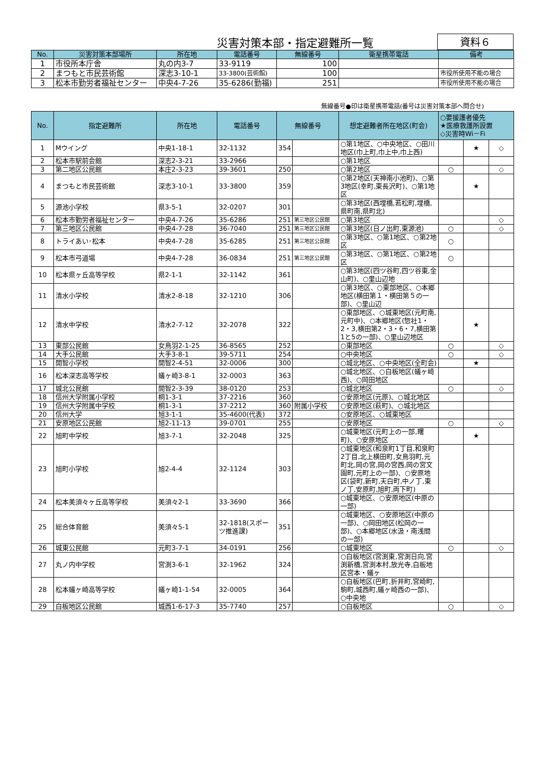災害対策本部・指定避難所一覧 資料６
| No. | 災害対策本部場所 | 所在地 | 電話番号 | 無線番号 | 衛星携帯電話 | 備考 |
| --- | --- | --- | --- | --- | --- | --- |
| 1 | 市役所本庁舎 | 丸の内3-7 | 33-9119 | 100 | | |
| 2 | まつもと市民芸術館 | 深志3-10-1 | 33-3800(芸術館) | 100 | | 市役所使用不能の場合 |
| 3 | 松本市勤労者福祉センター | 中央4-7-26 | 35-6286(勤福) | 251 | | 市役所使用不能の場合 |
無線番号●印は衛星携帯電話(番号は災害対策本部へ問合せ)
| No. | 指定避難所 | 所在地 | 電話番号 | 無線番号 | | 想定避難者所在地区(町会) | ○要援護者優先 ★医療救護所設置 ◇災害時Wi－Fi | | |
| --- | --- | --- | --- | --- | --- | --- | --- | --- | --- |
| 1 | Mウイング | 中央1-18-1 | 32-1132 | 354 | | ○第1地区、○中央地区、○田川地区(巾上町,巾上中,巾上西) | | ★ | ◇ |
| 2 | 松本市駅前会館 | 深志2-3-21 | 33-2966 | | | ○第1地区 | | | |
| 3 | 第二地区公民館 | 本庄2-3-23 | 39-3601 | 250 | | ○第2地区 | ○ | | ◇ |
| 4 | まつもと市民芸術館 | 深志3-10-1 | 33-3800 | 359 | | ○第2地区(天神南小池町)、○第3地区(幸町,東長沢町)、○第1地区 | | ★ | |
| 5 | 源池小学校 | 県3-5-1 | 32-0207 | 301 | | ○第3地区(西埋橋,若松町,埋橋,県町南,県町北) | | | |
| 6 | 松本市勤労者福祉センター | 中央4-7-26 | 35-6286 | 251 | 第三地区公民館 | ○第3地区 | | | ◇ |
| 7 | 第三地区公民館 | 中央4-7-28 | 36-7040 | 251 | 第三地区公民館 | ○第3地区(日ノ出町,東源池) | ○ | | ◇ |
| 8 | トライあい･松本 | 中央4-7-28 | 35-6285 | 251 | 第三地区公民館 | ○第3地区、○第1地区、○第2地区 | ○ | | |
| 9 | 松本市弓道場 | 中央4-7-28 | 36-0834 | 251 | 第三地区公民館 | ○第3地区、○第1地区、○第2地区 | ○ | | |
| 10 | 松本県ヶ丘高等学校 | 県2-1-1 | 32-1142 | 361 | | ○第3地区(四ツ谷町,四ツ谷東,金山町)、○里山辺地 | | | |
| 11 | 清水小学校 | 清水2-8-18 | 32-1210 | 306 | | ○第3地区、○東部地区、○本郷地区(横田第１・横田第５の一部)、○里山辺 | | | |
| 12 | 清水中学校 | 清水2-7-12 | 32-2078 | 322 | | ○東部地区、○城東地区(元町南,元町中)、○本郷地区(惣社1・2・3,横田第2・3・6・7,横田第1と5の一部)、○里山辺地区 | | ★ | |
| 13 | 東部公民館 | 女鳥羽2-1-25 | 36-8565 | 252 | | ○東部地区 | ○ | | ◇ |
| 14 | 大手公民館 | 大手3-8-1 | 39-5711 | 254 | | ○中央地区 | ○ | | ◇ |
| 15 | 開智小学校 | 開智2-4-51 | 32-0006 | 300 | | ○城北地区、○中央地区(全町会) | | ★ | |
| 16 | 松本深志高等学校 | 蟻ヶ崎3-8-1 | 32-0003 | 363 | | ○城北地区、○白板地区(蟻ヶ崎西)、○岡田地区 | | | |
| 17 | 城北公民館 | 開智2-3-39 | 38-0120 | 253 | | ○城北地区 | ○ | | ◇ |
| 18 | 信州大学附属小学校 | 桐1-3-1 | 37-2216 | 360 | | ○安原地区(元原)、○城北地区 | | | |
| 19 | 信州大学附属中学校 | 桐1-3-1 | 37-2212 | 360 | 附属小学校 | ○安原地区(萩町)、○城北地区 | | | |
| 20 | 信州大学 | 旭3-1-1 | 35-4600(代表) | 372 | | ○安原地区、○城東地区 | | | |
| 21 | 安原地区公民館 | 旭2-11-13 | 39-0701 | 255 | | ○安原地区 | ○ | | ◇ |
| 22 | 旭町中学校 | 旭3-7-1 | 32-2048 | 325 | | ○城東地区(元町上の一部,曙町)、○安原地区 | | ★ | |
| 23 | 旭町小学校 | 旭2-4-4 | 32-1124 | 303 | | ○城東地区(和泉町1丁目,和泉町2丁目,北上横田町,女鳥羽町,元町北,岡の宮,岡の宮西,岡の宮文園町,元町上の一部)、○安原地区(袋町,新町,天白町,中ノ丁,東ノ丁,安原町,旭町,両下町) | | | |
| 24 | 松本美須々ヶ丘高等学校 | 美須々2-1 | 33-3690 | 366 | | ○城東地区、○安原地区(中原の一部) | | | |
| 25 | 総合体育館 | 美須々5-1 | 32-1818(スポーツ推進課) | 351 | | ○城東地区、○安原地区(中原の一部)、○岡田地区(松岡の一部)、○本郷地区(水汲・南浅間の一部) | | | |
| 26 | 城東公民館 | 元町3-7-1 | 34-0191 | 256 | | ○城東地区 | ○ | | ◇ |
| 27 | 丸ノ内中学校 | 宮渕3-6-1 | 32-1962 | 324 | | ○白板地区(宮渕東,宮渕日向,宮渕新橋,宮渕本村,放光寺,白板地区宮本・蟻ヶ | | | |
| 28 | 松本蟻ヶ崎高等学校 | 蟻ヶ崎1-1-54 | 32-0005 | 364 | | ○白板地区(巴町,折井町,宮崎町,駒町,城西町,蟻ヶ崎西の一部)、○中央地 | | | |
| 29 | 白板地区公民館 | 城西1-6-17-3 | 35-7740 | 257 | | ○白板地区 | ○ | | ◇ |